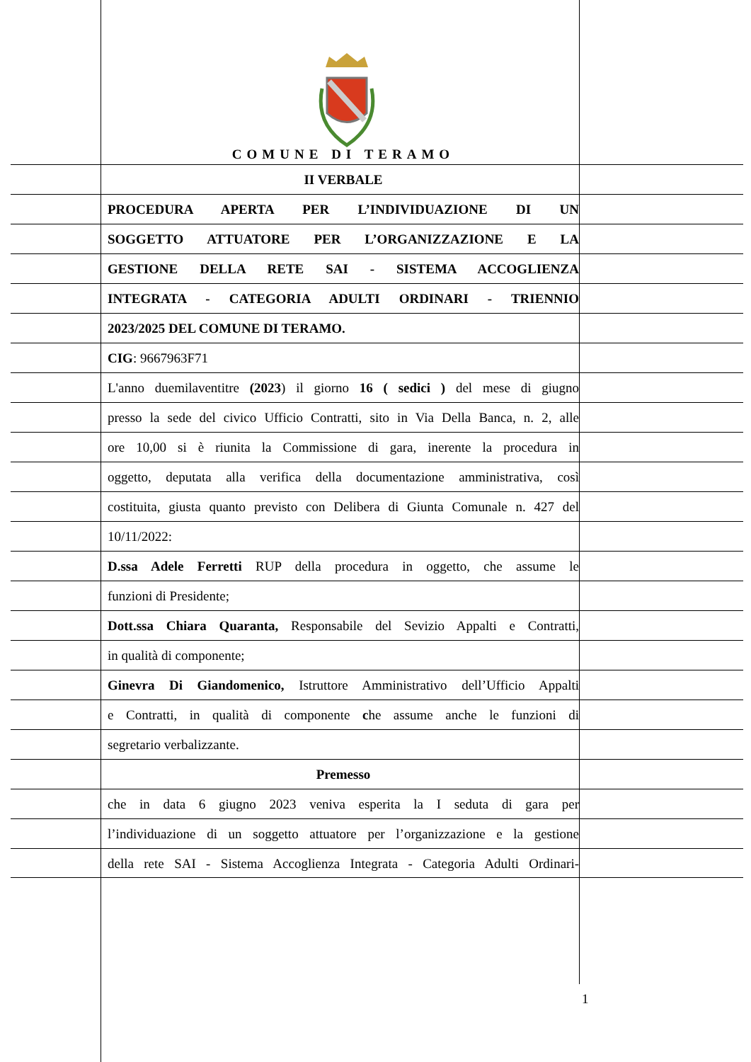COMUNE DI TERAMO
II VERBALE
PROCEDURA APERTA PER L’INDIVIDUAZIONE DI UN
SOGGETTO ATTUATORE PER L’ORGANIZZAZIONE E LA
GESTIONE DELLA RETE SAI - SISTEMA ACCOGLIENZA
INTEGRATA - CATEGORIA ADULTI ORDINARI - TRIENNIO
2023/2025 DEL COMUNE DI TERAMO.
CIG: 9667963F71
L'anno duemilaventitre (2023) il giorno 16 ( sedici ) del mese di giugno
presso la sede del civico Ufficio Contratti, sito in Via Della Banca, n. 2, alle
ore 10,00 si è riunita la Commissione di gara, inerente la procedura in
oggetto, deputata alla verifica della documentazione amministrativa, così
costituita, giusta quanto previsto con Delibera di Giunta Comunale n. 427 del
10/11/2022:
D.ssa Adele Ferretti RUP della procedura in oggetto, che assume le
funzioni di Presidente;
Dott.ssa Chiara Quaranta, Responsabile del Sevizio Appalti e Contratti,
in qualità di componente;
Ginevra Di Giandomenico, Istruttore Amministrativo dell’Ufficio Appalti
e Contratti, in qualità di componente che assume anche le funzioni di
segretario verbalizzante.
Premesso
che in data 6 giugno 2023 veniva esperita la I seduta di gara per
l’individuazione di un soggetto attuatore per l’organizzazione e la gestione
della rete SAI - Sistema Accoglienza Integrata - Categoria Adulti Ordinari-
1